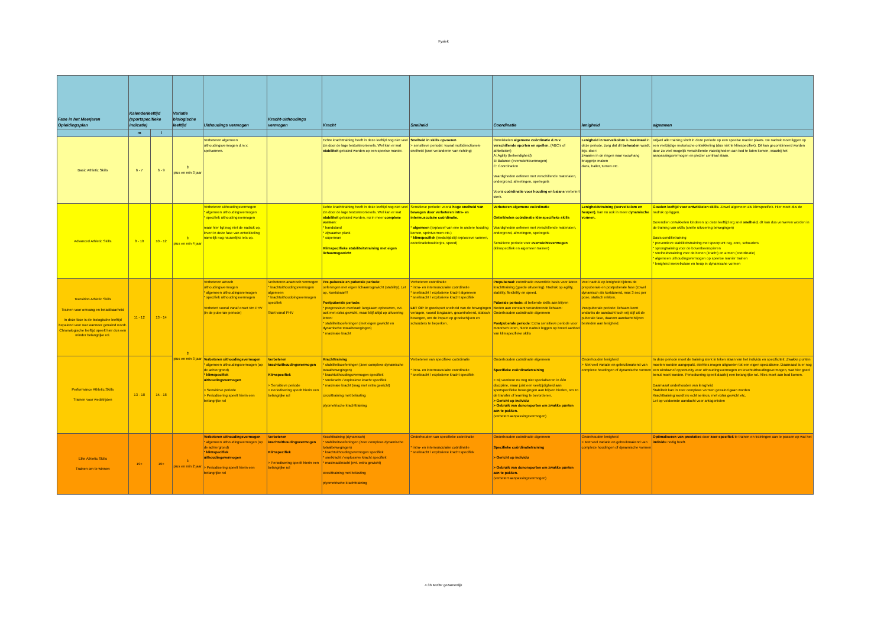Fysiek
| Fase in het Meerjaren Opleidingsplan | Kalenderleeftijd (sportspecifieke indicatie) | | Variatie biologische leeftijd | Uithoudings vermogen | Kracht-uithoudings vermogen | Kracht | Snelheid | Coordinatie | lenigheid | algemeen |
| --- | --- | --- | --- | --- | --- | --- | --- | --- | --- | --- |
| | m | i | | | | | | | | |
| Basic Athletic Skills | 6 - 7 | 6 - 9 | ⇕ plus en min 3 jaar | Verbeteren algemeen uithoudingsvermogen d.m.v. spelvormen. | | Echte krachttraining heeft in deze leeftijd nog niet veel zin door de lage testosteronlevels. Wel kan er wat stabiliteit getraind worden op een speelse manier. | Snelheid in skills opvoeren > sensitieve periode: vooral multidirectionele snelheid (snel veranderen van richting) | Ontwikkelen algemene coördinatie d.m.v. verschillende sporten en spellen. (ABC's of athleticism) A: Agility (behendigheid) B: Balance (evenwichtsvermogen) C: Coördination Vaardigheden oefenen met verschillende materialen, ondergrond, afmetingen, spelregels Vooral coördinatie voor houding en balans verbetert sterk. | Lenigheid in wervelkolom is maximaal in deze periode, zorg dat dit behouden wordt, bijv. door: zwaaien in de ringen naar vouwhang bruggetje maken dans, ballet, turnen etc. | Vrijwel alle training vindt in deze periode op een speelse manier plaats. De nadruk moet liggen op een veelzijdige motorische ontwikkeling (dus niet te klimspecifiek). Dit kan gecombineerd worden door zo veel mogelijk verschillende vaardigheden aan bod te laten komen, waarbij het aanpassingsvermogen en plezier centraal staan. |
| Advanced Athletic Skills | 8 - 10 | 10 - 12 | ⇕ plus en min 4 jaar | Verbeteren uithoudingsvermogen * algemeen uithoudingsvermogen * specifiek uithoudingsvermogen maar hier ligt nog niet de nadruk op, levert in deze fase van ontwikkeling namelijk nog nauwelijks iets op. | | Echte krachttraining heeft in deze leeftijd nog niet veel zin door de lage testosteronlevels. Wel kan er wat stabiliteit getraind worden, nu in meer complexe vormen : * handstand * zijwaartse plank * superman Klimspecifieke stabiliteitstraining met eigen lichaamsgewicht | Sensitieve periode: vooral hoge snelheid van bewegen door verbeteren intra- en intermusculaire coördinatie. * algemeen (explosief van ene in andere houding komen, sprintvormen etc.) * klimspecifiek (wedstrijdstijl explosieve vormen, coördinatieboulderjes, speed) | Verbeteren algemene coördinatie Ontwikkelen coördinatie klimspecifieke skills Vaardigheden oefenen met verschillende materialen, ondergrond, afmetingen, spelregels Sensitieve periode voor evenwichtsvermogen (klimspecifiek en algemeen trainen) | Lenigheidstraining (wervelkolom en heupen) , kan nu ook in meer dynamische vormen. | Gouden leeftijd voor ontwikkelen skills . Zowel algemeen als klimspecifiek. Hier moet dus de nadruk op liggen. Bovendien ontwikkelen kinderen op deze leeftijd erg snel snelheid , dit kan dus verweven worden in de training van skills (snelle uitvoering bewegingen) Basis conditietraining * preventieve stabiliteitstraining met speerpunt rug, core, schouders * sprongtraining voor de bovenbeenspieren * snelheidstraining voor de benen (kracht) en armen (coördinatie) * algemeen uithoudingsvermogen op speelse manier trainen * lenigheid wervelkolom en heup in dynamische vormen |
| Transition Athletic Skills Trainen voor omvang en belastbaarheid In deze fase is de biologische leeftijd bepalend voor wat wanneer getraind wordt. Chronologische leeftijd speelt hier dus een minder belangrijke rol. | 11 - 12 | 13 - 14 | ⇕ plus en min 3 jaar | Verbeteren aëroob uithoudingsvermogen * algemeen uithoudingsvermogen * specifiek uithoudingsvermogen Verbetert vooral vanaf onset t/m PHV (in de puberale periode) | Verbeteren anaëroob vermogen * krachtuithoudingsvermogen algemeen * krachtuithoudoingsvermogen specifiek Start vanaf PHV | Pre-puberale en puberale periode: oefeningen met eigen lichaamsgewicht (stability). Let op, kwetsbaar!!! Postpuberale periode: * progressieve overload: langzaam opbouwen, evt. ook met extra gewicht, maar blijf altijd op uitvoering letten! * stabiliteitsoefeningen (met eigen gewicht en dynamische totaalbewegingen) * maximale kracht | Verbeteren coördinatie * intra- en intermusculaire coördinatie * snelkracht / explosieve kracht algemeen * snelkracht / explosieve kracht specifiek LET OP : in groeispurt snelheid van de bewegingen verlagen, vooral langzaam, gecontroleerd, statisch bewegen, om de impact op groeischijven en schouders te beperken. | Prepuberaal: coördinatie essentiële basis voor latere krachttraining (goede uitvoering). Nadruk op agility, stability, flexibility en speed. Puberale periode: al bekende skills aan blijven bieden aan constant veranderende lichaam: Onderhouden coördinatie algemeen Postpuberale periode : Extra sensitieve periode voor motorisch leren, hierin nadruk leggen op breed aanbod van klimspecifieke skills | Veel nadruk op lenigheid tijdens de prepuberale en postpuberale fase (zowel dynamisch als kortdurend, max 3 sec per pose, statisch rekken. Postpuberale periode: lichaam komt ondanks de aandacht toch vrij stijf uit de puberale fase, daarom aandacht blijven besteden aan lenigheid. | |
| Performance Athletic Skills Trainen voor wedstrijden | 13 - 18 | 15 - 18 | | Verbeteren uithoudingsvermogen * algemeen uithoudingsvermogen (op de achtergrond) * klimspecifiek uithoudingsvermogen > Sensitieve periode > Periodisering speelt hierin een belangrijke rol | Verbeteren krachtuithoudingsvermogen Klimspecifiek > Sensitieve periode > Periodisering speelt hierin een belangrijke rol | Krachttraining * stabiliteitsoefeningen (zeer complexe dynamische totaalbewegingen) * krachtuithoudingsvermogen specifiek * snelkracht / explosieve kracht specifiek * maximale kracht (mag met extra gewicht) circuittraining met belasting plyometrische krachttraining | Verbeteren van specifieke coördinatie * intra- en intermusculaire coördinatie * snelkracht / explosieve kracht specifiek | Onderhouden coördinatie algemeen Specifieke coördinatietraining > Bij voorkeur nu nog niet specialiseren in één discipline, maar juist een veelzijdigheid aan sportspecifieke bewegingen aan blijven bieden, om zo de transfer of learning te bevorderen. > Gericht op individu > Gebruik van donorsporten om zwakke punten aan te pakken. (verbetert aanpassingsvermogen) | Onderhouden lenigheid > Met veel variatie en gebruikmakend van complexe houdingen of dynamische vormen | In deze periode moet de training sterk in teken staan van het individu en specificiteit. Zwakke punten moeten worden aangepakt, sterktes mogen uitgroeien tot een eigen specialisme. Daarnaast is er nog een window of opportunity voor uithoudingsvermogen en krachtuithoudingsvermogen, wat hier goed benut moet worden. Periodisering speelt daarbij een belangrijke rol. Alles moet aan bod komen. Daarnaast onderhouden van lenigheid Stabiliteit kan in zeer complexe vormen getraind gaan worden Krachttraining wordt nu echt serieus, met extra gewicht etc. Let op voldoende aandacht voor antagonisten |
| Elite Athletic Skills Trainen om te winnen | 19+ | 19+ | ⇕ plus en min 2 jaar | Verbeteren uithoudingsvermogen * algemeen uithoudingsvermogen (op de achtergrond) * klimspecifiek uithoudingsvermogen > Periodisering speelt hierin een belangrijke rol | Verbeteren krachtuithoudingsvermogen Klimspecifiek > Periodisering speelt hierin een belangrijke rol | Krachttraining (dynamisch) * stabiliteitsoefeningen (zeer complexe dynamische totaalbewegingen) * krachtuithoudingsvermogen specifiek * snelkracht / explosieve kracht specifiek * maximaalkracht (evt. extra gewicht) circuittraining met belasting plyometrische krachttraining | Onderhouden van specifieke coördinatie * intra- en intermusculaire coördinatie * snelkracht / explosieve kracht specifiek | Onderhouden coördinatie algemeen Specifieke coördinatietraining > Gericht op individu > Gebruik van donorsporten om zwakke punten aan te pakken. (verbetert aanpassingsvermogen) | Onderhouden lenigheid > Met veel variatie en gebruikmakend van complexe houdingen of dynamische vormen | Optimaliseren van prestaties door zeer specifiek te trainen en trainingen aan te passen op wat het individu nodig heeft. |
4.3b MJOP gezamenlijk